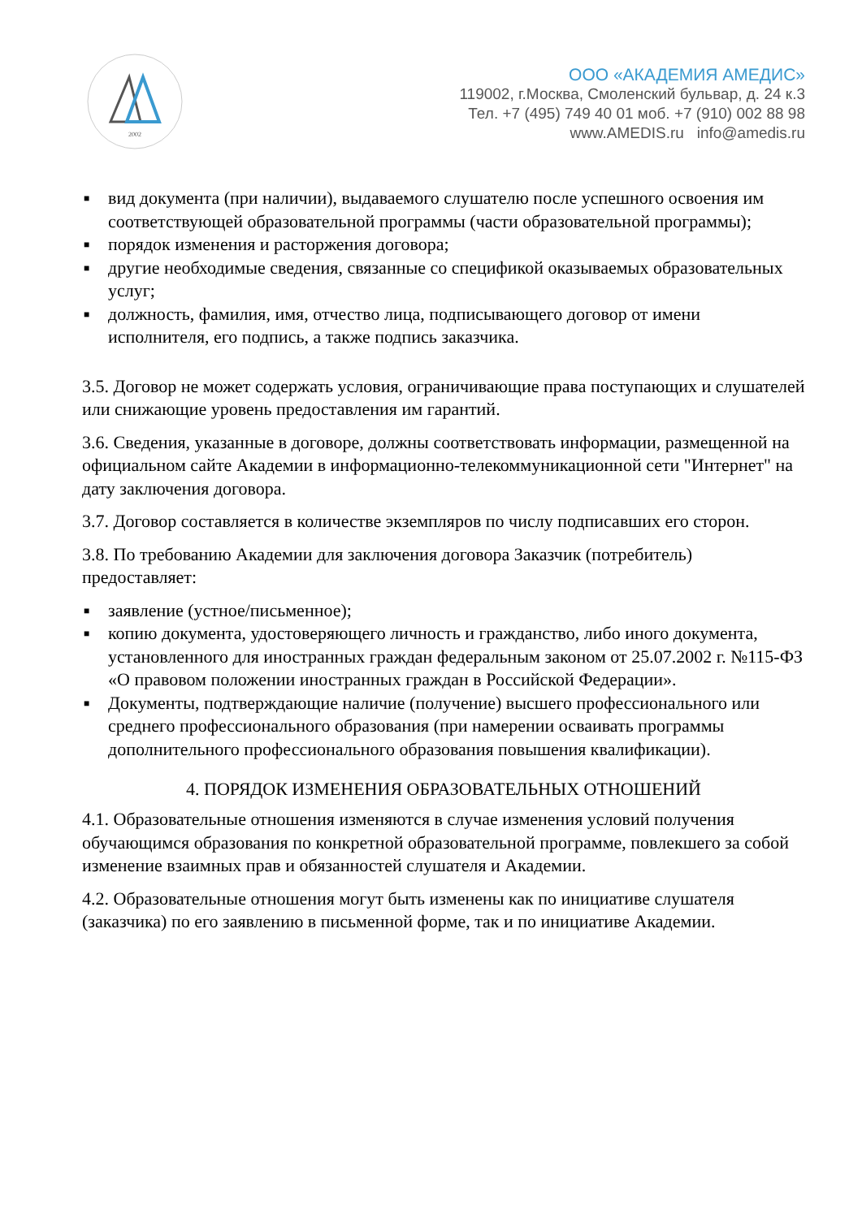2002
ООО «АКАДЕМИЯ АМЕДИС»
119002, г.Москва, Смоленский бульвар, д. 24 к.3
Тел. +7 (495) 749 40 01 моб. +7 (910) 002 88 98
www.AMEDIS.ru info@amedis.ru
■ вид документа (при наличии), выдаваемого слушателю после успешного освоения им соответствующей образовательной программы (части образовательной программы);
■ порядок изменения и расторжения договора;
■ другие необходимые сведения, связанные со спецификой оказываемых образовательных услуг;
■ должность, фамилия, имя, отчество лица, подписывающего договор от имени исполнителя, его подпись, а также подпись заказчика.
3.5. Договор не может содержать условия, ограничивающие права поступающих и слушателей или снижающие уровень предоставления им гарантий.
3.6. Сведения, указанные в договоре, должны соответствовать информации, размещенной на официальном сайте Академии в информационно-телекоммуникационной сети "Интернет" на дату заключения договора.
3.7. Договор составляется в количестве экземпляров по числу подписавших его сторон.
3.8. По требованию Академии для заключения договора Заказчик (потребитель) предоставляет:
■ заявление (устное/письменное);
■ копию документа, удостоверяющего личность и гражданство, либо иного документа, установленного для иностранных граждан федеральным законом от 25.07.2002 г. №115-ФЗ «О правовом положении иностранных граждан в Российской Федерации».
■ Документы, подтверждающие наличие (получение) высшего профессионального или среднего профессионального образования (при намерении осваивать программы дополнительного профессионального образования повышения квалификации).
4. ПОРЯДОК ИЗМЕНЕНИЯ ОБРАЗОВАТЕЛЬНЫХ ОТНОШЕНИЙ
4.1. Образовательные отношения изменяются в случае изменения условий получения обучающимся образования по конкретной образовательной программе, повлекшего за собой изменение взаимных прав и обязанностей слушателя и Академии.
4.2. Образовательные отношения могут быть изменены как по инициативе слушателя (заказчика) по его заявлению в письменной форме, так и по инициативе Академии.